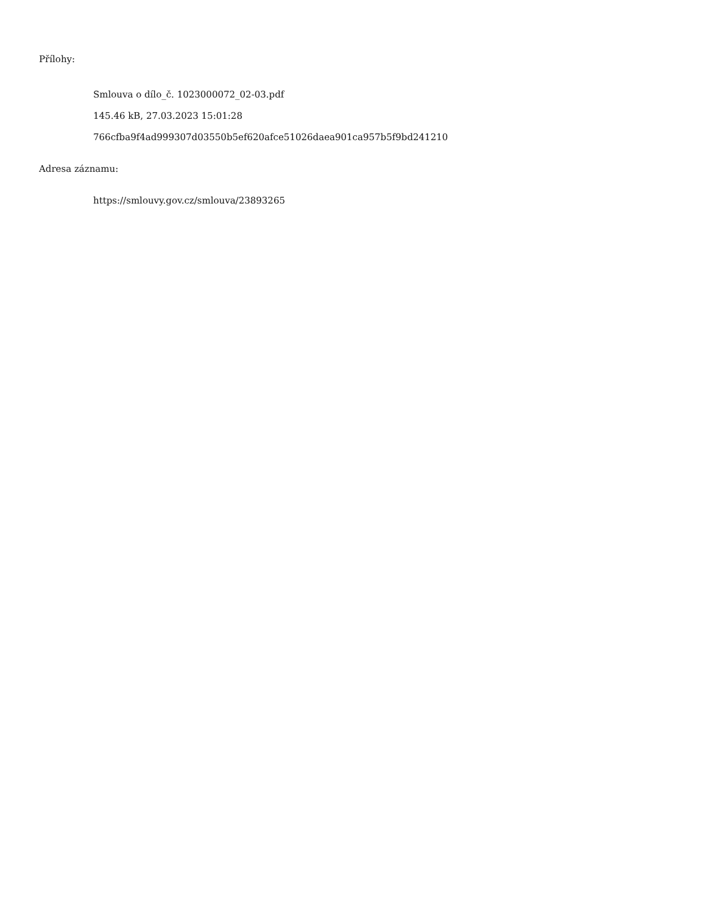Přílohy:
Smlouva o dílo_č. 1023000072_02-03.pdf
145.46 kB, 27.03.2023 15:01:28
766cfba9f4ad999307d03550b5ef620afce51026daea901ca957b5f9bd241210
Adresa záznamu:
https://smlouvy.gov.cz/smlouva/23893265